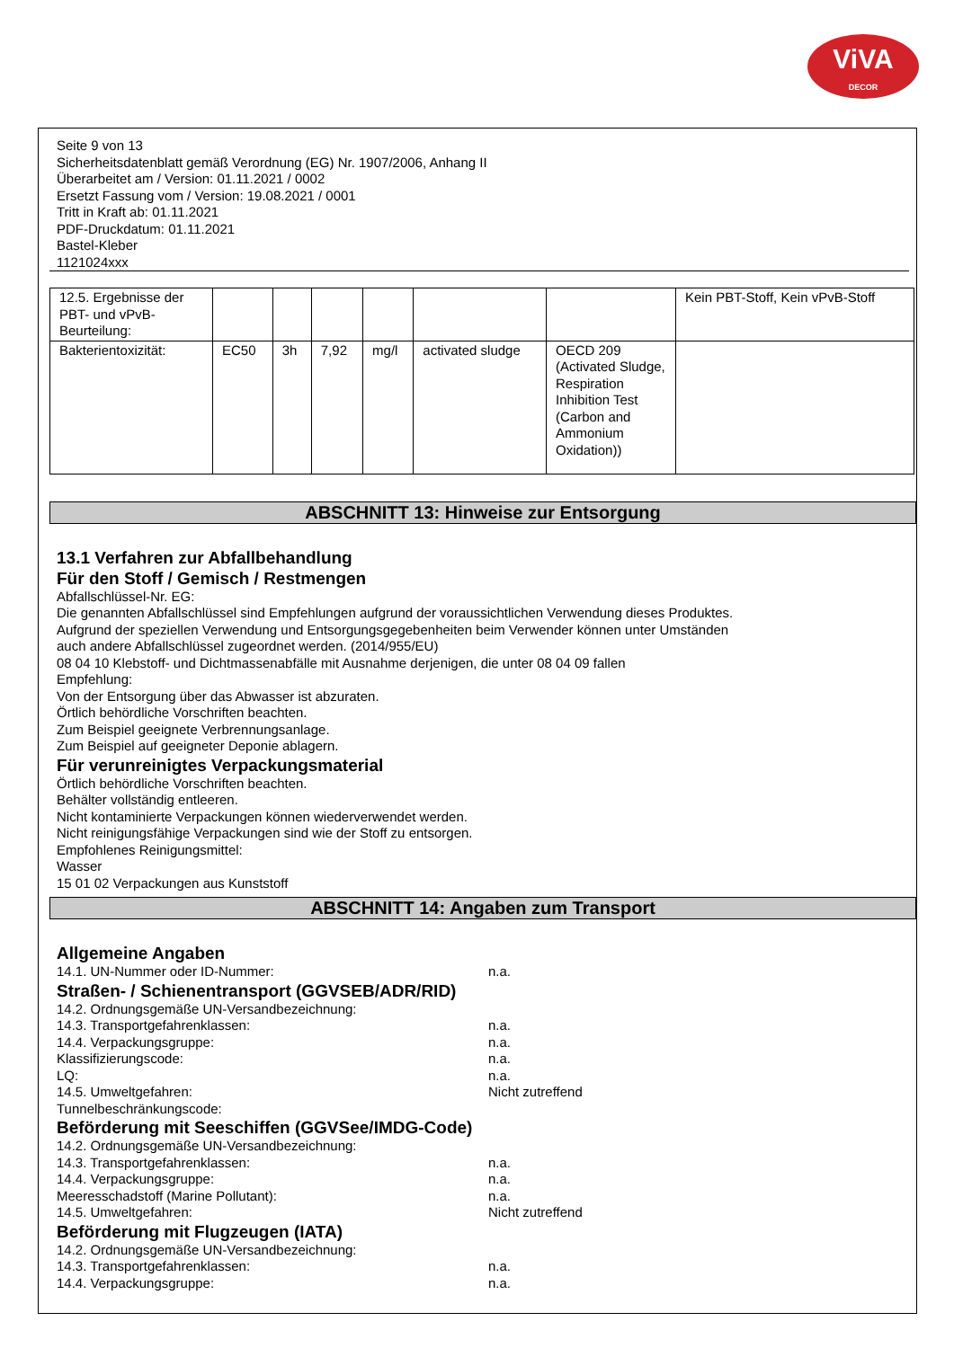ViVA
DECOR
Seite 9 von 13
Sicherheitsdatenblatt gemäß Verordnung (EG) Nr. 1907/2006, Anhang II
Überarbeitet am / Version: 01.11.2021 / 0002
Ersetzt Fassung vom / Version: 19.08.2021 / 0001
Tritt in Kraft ab: 01.11.2021
PDF-Druckdatum: 01.11.2021
Bastel-Kleber
1121024xxx
| 12.5. Ergebnisse der PBT- und vPvB-Beurteilung: | | | | | | | Kein PBT-Stoff, Kein vPvB-Stoff |
| Bakterientoxizität: | EC50 | 3h | 7,92 | mg/l | activated sludge | OECD 209 (Activated Sludge, Respiration Inhibition Test (Carbon and Ammonium Oxidation)) | |
ABSCHNITT 13: Hinweise zur Entsorgung
13.1 Verfahren zur Abfallbehandlung
Für den Stoff / Gemisch / Restmengen
Abfallschlüssel-Nr. EG:
Die genannten Abfallschlüssel sind Empfehlungen aufgrund der voraussichtlichen Verwendung dieses Produktes.
Aufgrund der speziellen Verwendung und Entsorgungsgegebenheiten beim Verwender können unter Umständen
auch andere Abfallschlüssel zugeordnet werden. (2014/955/EU)
08 04 10 Klebstoff- und Dichtmassenabfälle mit Ausnahme derjenigen, die unter 08 04 09 fallen
Empfehlung:
Von der Entsorgung über das Abwasser ist abzuraten.
Örtlich behördliche Vorschriften beachten.
Zum Beispiel geeignete Verbrennungsanlage.
Zum Beispiel auf geeigneter Deponie ablagern.
Für verunreinigtes Verpackungsmaterial
Örtlich behördliche Vorschriften beachten.
Behälter vollständig entleeren.
Nicht kontaminierte Verpackungen können wiederverwendet werden.
Nicht reinigungsfähige Verpackungen sind wie der Stoff zu entsorgen.
Empfohlenes Reinigungsmittel:
Wasser
15 01 02 Verpackungen aus Kunststoff
ABSCHNITT 14: Angaben zum Transport
Allgemeine Angaben
14.1. UN-Nummer oder ID-Nummer: n.a.
Straßen- / Schienentransport (GGVSEB/ADR/RID)
14.2. Ordnungsgemäße UN-Versandbezeichnung:
14.3. Transportgefahrenklassen: n.a.
14.4. Verpackungsgruppe: n.a.
Klassifizierungscode: n.a.
LQ: n.a.
14.5. Umweltgefahren: Nicht zutreffend
Tunnelbeschränkungscode:
Beförderung mit Seeschiffen (GGVSee/IMDG-Code)
14.2. Ordnungsgemäße UN-Versandbezeichnung:
14.3. Transportgefahrenklassen: n.a.
14.4. Verpackungsgruppe: n.a.
Meeresschadstoff (Marine Pollutant): n.a.
14.5. Umweltgefahren: Nicht zutreffend
Beförderung mit Flugzeugen (IATA)
14.2. Ordnungsgemäße UN-Versandbezeichnung:
14.3. Transportgefahrenklassen: n.a.
14.4. Verpackungsgruppe: n.a.